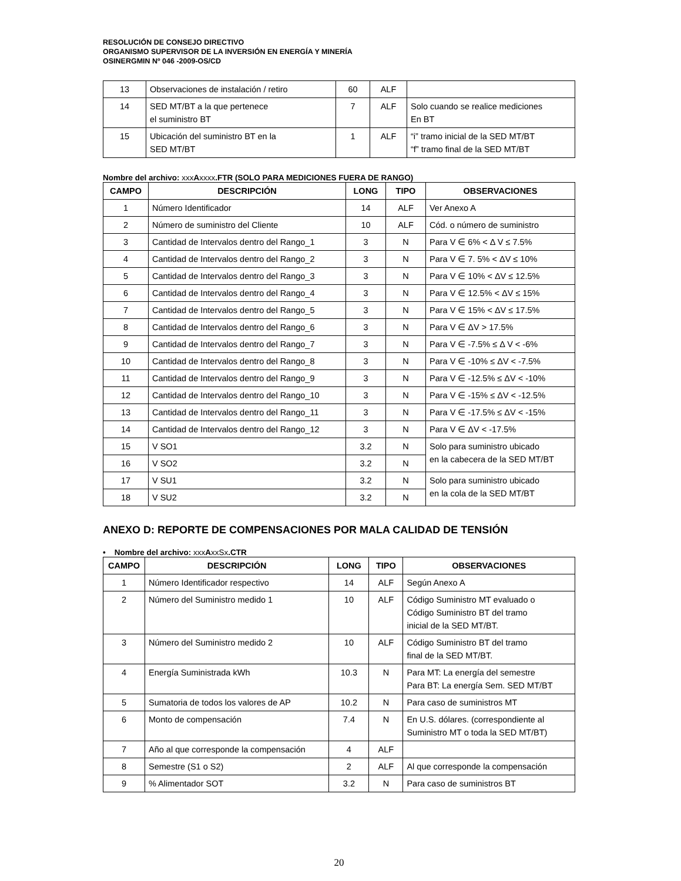RESOLUCIÓN DE CONSEJO DIRECTIVO
ORGANISMO SUPERVISOR DE LA INVERSIÓN EN ENERGÍA Y MINERÍA
OSINERGMIN Nº 046 -2009-OS/CD
| 13 | Observaciones de instalación / retiro | 60 | ALF | |
| 14 | SED MT/BT a la que pertenece el suministro BT | 7 | ALF | Solo cuando se realice mediciones En BT |
| 15 | Ubicación del suministro BT en la SED MT/BT | 1 | ALF | “i” tramo inicial de la SED MT/BT “f” tramo final de la SED MT/BT |
Nombre del archivo: xxx Axxxx.FTR (SOLO PARA MEDICIONES FUERA DE RANGO)
| CAMPO | DESCRIPCIÓN | LONG | TIPO | OBSERVACIONES |
| --- | --- | --- | --- | --- |
| 1 | Número Identificador | 14 | ALF | Ver Anexo A |
| 2 | Número de suministro del Cliente | 10 | ALF | Cód. o número de suministro |
| 3 | Cantidad de Intervalos dentro del Rango_1 | 3 | N | Para V ∈ 6% < Δ V ≤ 7.5% |
| 4 | Cantidad de Intervalos dentro del Rango_2 | 3 | N | Para V ∈ 7. 5% < ΔV ≤ 10% |
| 5 | Cantidad de Intervalos dentro del Rango_3 | 3 | N | Para V ∈ 10% < ΔV ≤ 12.5% |
| 6 | Cantidad de Intervalos dentro del Rango_4 | 3 | N | Para V ∈ 12.5% < ΔV ≤ 15% |
| 7 | Cantidad de Intervalos dentro del Rango_5 | 3 | N | Para V ∈ 15% < ΔV ≤ 17.5% |
| 8 | Cantidad de Intervalos dentro del Rango_6 | 3 | N | Para V ∈ ΔV > 17.5% |
| 9 | Cantidad de Intervalos dentro del Rango_7 | 3 | N | Para V ∈ -7.5% ≤ Δ V < -6% |
| 10 | Cantidad de Intervalos dentro del Rango_8 | 3 | N | Para V ∈ -10% ≤ ΔV < -7.5% |
| 11 | Cantidad de Intervalos dentro del Rango_9 | 3 | N | Para V ∈ -12.5% ≤ ΔV < -10% |
| 12 | Cantidad de Intervalos dentro del Rango_10 | 3 | N | Para V ∈ -15% ≤ ΔV < -12.5% |
| 13 | Cantidad de Intervalos dentro del Rango_11 | 3 | N | Para V ∈ -17.5% ≤ ΔV < -15% |
| 14 | Cantidad de Intervalos dentro del Rango_12 | 3 | N | Para V ∈ ΔV < -17.5% |
| 15 | V SO1 | 3.2 | N | Solo para suministro ubicado en la cabecera de la SED MT/BT |
| 16 | V SO2 | 3.2 | N | |
| 17 | V SU1 | 3.2 | N | Solo para suministro ubicado en la cola de la SED MT/BT |
| 18 | V SU2 | 3.2 | N | |
ANEXO D: REPORTE DE COMPENSACIONES POR MALA CALIDAD DE TENSIÓN
• Nombre del archivo: xxx AxxSx.CTR
| CAMPO | DESCRIPCIÓN | LONG | TIPO | OBSERVACIONES |
| --- | --- | --- | --- | --- |
| 1 | Número Identificador respectivo | 14 | ALF | Según Anexo A |
| 2 | Número del Suministro medido 1 | 10 | ALF | Código Suministro MT evaluado o Código Suministro BT del tramo inicial de la SED MT/BT. |
| 3 | Número del Suministro medido 2 | 10 | ALF | Código Suministro BT del tramo final de la SED MT/BT. |
| 4 | Energía Suministrada kWh | 10.3 | N | Para MT: La energía del semestre Para BT: La energía Sem. SED MT/BT |
| 5 | Sumatoria de todos los valores de AP | 10.2 | N | Para caso de suministros MT |
| 6 | Monto de compensación | 7.4 | N | En U.S. dólares. (correspondiente al Suministro MT o toda la SED MT/BT) |
| 7 | Año al que corresponde la compensación | 4 | ALF | |
| 8 | Semestre (S1 o S2) | 2 | ALF | Al que corresponde la compensación |
| 9 | % Alimentador SOT | 3.2 | N | Para caso de suministros BT |
20